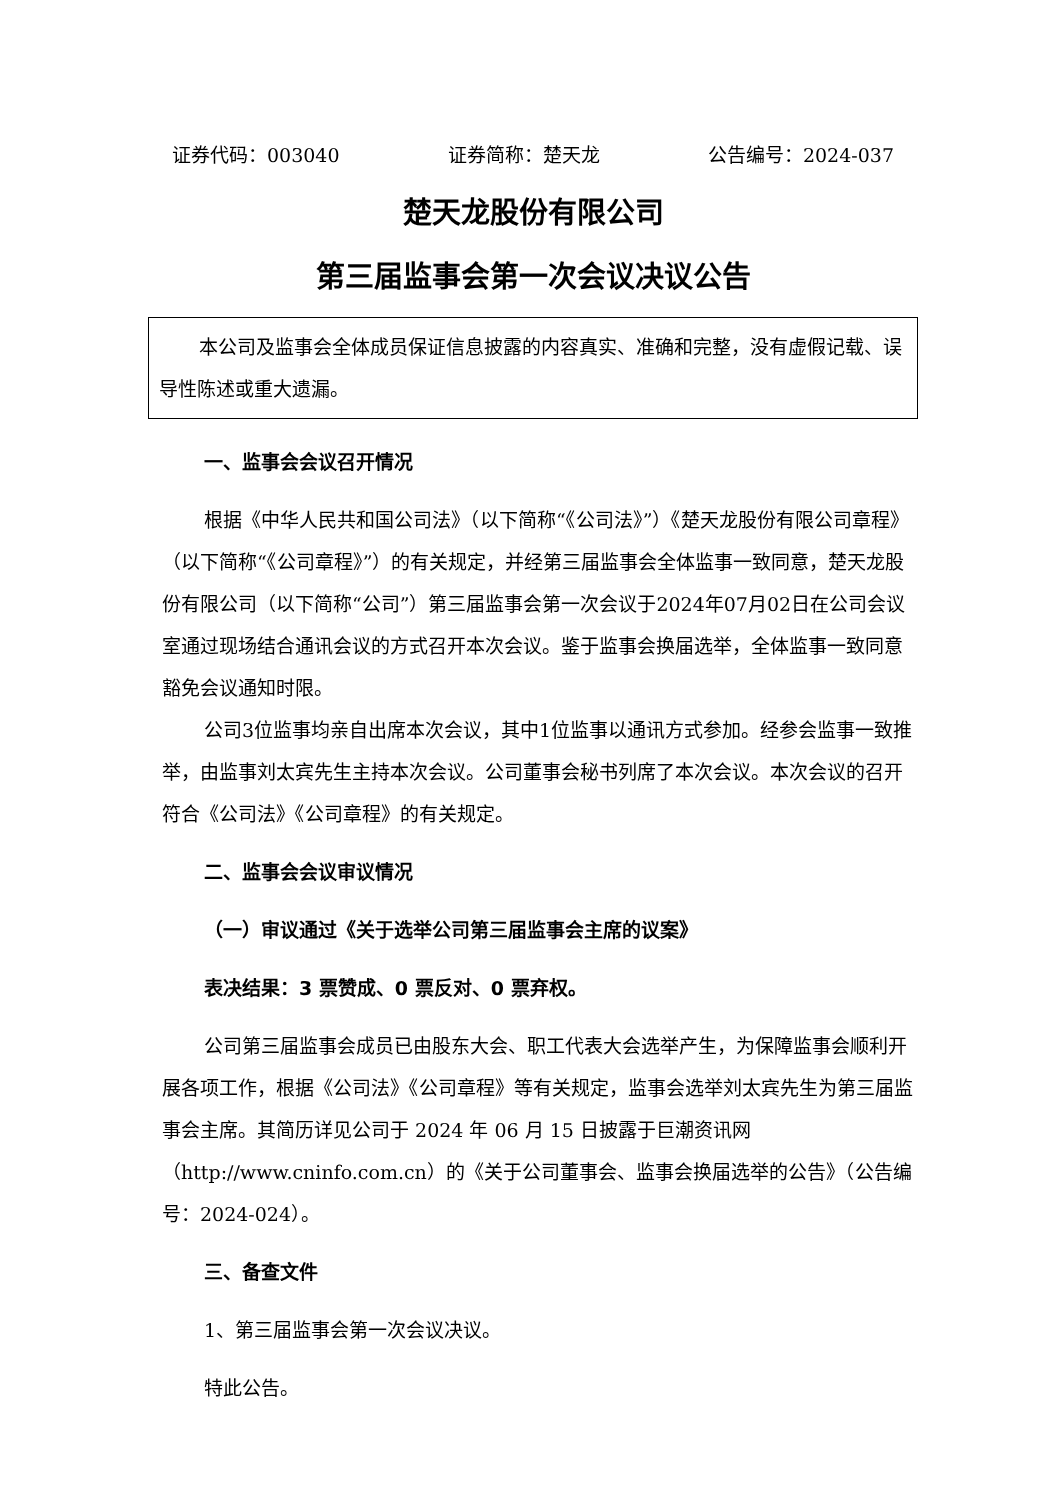证券代码：003040 证券简称：楚天龙 公告编号：2024-037
楚天龙股份有限公司
第三届监事会第一次会议决议公告
本公司及监事会全体成员保证信息披露的内容真实、准确和完整，没有虚假记载、误导性陈述或重大遗漏。
一、监事会会议召开情况
根据《中华人民共和国公司法》（以下简称“《公司法》”）《楚天龙股份有限公司章程》（以下简称“《公司章程》”）的有关规定，并经第三届监事会全体监事一致同意，楚天龙股份有限公司（以下简称“公司”）第三届监事会第一次会议于2024年07月02日在公司会议室通过现场结合通讯会议的方式召开本次会议。鉴于监事会换届选举，全体监事一致同意豁免会议通知时限。
公司3位监事均亲自出席本次会议，其中1位监事以通讯方式参加。经参会监事一致推举，由监事刘太宾先生主持本次会议。公司董事会秘书列席了本次会议。本次会议的召开符合《公司法》《公司章程》的有关规定。
二、监事会会议审议情况
（一）审议通过《关于选举公司第三届监事会主席的议案》
表决结果：3 票赞成、0 票反对、0 票弃权。
公司第三届监事会成员已由股东大会、职工代表大会选举产生，为保障监事会顺利开展各项工作，根据《公司法》《公司章程》等有关规定，监事会选举刘太宾先生为第三届监事会主席。其简历详见公司于 2024 年 06 月 15 日披露于巨潮资讯网（http://www.cninfo.com.cn）的《关于公司董事会、监事会换届选举的公告》（公告编号：2024-024）。
三、备查文件
1、第三届监事会第一次会议决议。
特此公告。